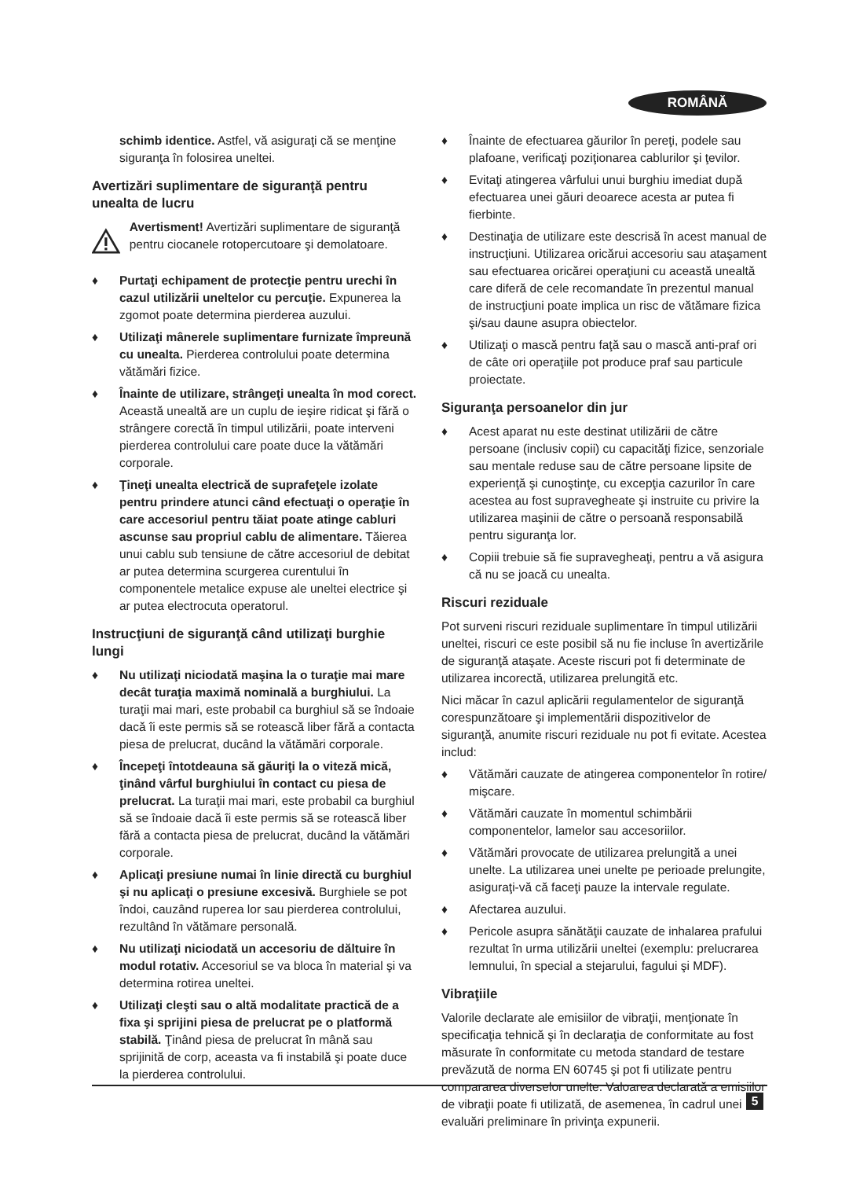ROMÂNĂ
schimb identice. Astfel, vă asiguraţi că se menţine siguranţa în folosirea uneltei.
Avertizări suplimentare de siguranţă pentru unealta de lucru
Avertisment! Avertizări suplimentare de siguranţă pentru ciocanele rotopercutoare şi demolatoare.
♦ Purtaţi echipament de protecţie pentru urechi în cazul utilizării uneltelor cu percuţie. Expunerea la zgomot poate determina pierderea auzului.
♦ Utilizaţi mânerele suplimentare furnizate împreună cu unealta. Pierderea controlului poate determina vătămări fizice.
♦ Înainte de utilizare, strângeţi unealta în mod corect. Această unealtă are un cuplu de ieşire ridicat şi fără o strângere corectă în timpul utilizării, poate interveni pierderea controlului care poate duce la vătămări corporale.
♦ Ţineţi unealta electrică de suprafeţele izolate pentru prindere atunci când efectuaţi o operaţie în care accesoriul pentru tăiat poate atinge cabluri ascunse sau propriul cablu de alimentare. Tăierea unui cablu sub tensiune de către accesoriul de debitat ar putea determina scurgerea curentului în componentele metalice expuse ale uneltei electrice şi ar putea electrocuta operatorul.
Instrucţiuni de siguranţă când utilizaţi burghie lungi
♦ Nu utilizaţi niciodată maşina la o turaţie mai mare decât turaţia maximă nominală a burghiului. La turaţii mai mari, este probabil ca burghiul să se îndoaie dacă îi este permis să se rotească liber fără a contacta piesa de prelucrat, ducând la vătămări corporale.
♦ Începeţi întotdeauna să găuriţi la o viteză mică, ţinând vârful burghiului în contact cu piesa de prelucrat. La turaţii mai mari, este probabil ca burghiul să se îndoaie dacă îi este permis să se rotească liber fără a contacta piesa de prelucrat, ducând la vătămări corporale.
♦ Aplicaţi presiune numai în linie directă cu burghiul şi nu aplicaţi o presiune excesivă. Burghiele se pot îndoi, cauzând ruperea lor sau pierderea controlului, rezultând în vătămare personală.
♦ Nu utilizaţi niciodată un accesoriu de dăltuire în modul rotativ. Accesoriul se va bloca în material şi va determina rotirea uneltei.
♦ Utilizaţi cleşti sau o altă modalitate practică de a fixa şi sprijini piesa de prelucrat pe o platformă stabilă. Ţinând piesa de prelucrat în mână sau sprijinită de corp, aceasta va fi instabilă şi poate duce la pierderea controlului.
♦ Înainte de efectuarea găurilor în pereţi, podele sau plafoane, verificaţi poziţionarea cablurilor şi ţevilor.
♦ Evitaţi atingerea vârfului unui burghiu imediat după efectuarea unei găuri deoarece acesta ar putea fi fierbinte.
♦ Destinaţia de utilizare este descrisă în acest manual de instrucţiuni. Utilizarea oricărui accesoriu sau ataşament sau efectuarea oricărei operaţiuni cu această unealtă care diferă de cele recomandate în prezentul manual de instrucţiuni poate implica un risc de vătămare fizica şi/sau daune asupra obiectelor.
♦ Utilizaţi o mască pentru faţă sau o mască anti-praf ori de câte ori operaţiile pot produce praf sau particule proiectate.
Siguranţa persoanelor din jur
♦ Acest aparat nu este destinat utilizării de către persoane (inclusiv copii) cu capacităţi fizice, senzoriale sau mentale reduse sau de către persoane lipsite de experienţă şi cunoştinţe, cu excepţia cazurilor în care acestea au fost supravegheate şi instruite cu privire la utilizarea maşinii de către o persoană responsabilă pentru siguranţa lor.
♦ Copiii trebuie să fie supravegheaţi, pentru a vă asigura că nu se joacă cu unealta.
Riscuri reziduale
Pot surveni riscuri reziduale suplimentare în timpul utilizării uneltei, riscuri ce este posibil să nu fie incluse în avertizările de siguranţă ataşate. Aceste riscuri pot fi determinate de utilizarea incorectă, utilizarea prelungită etc.
Nici măcar în cazul aplicării regulamentelor de siguranţă corespunzătoare şi implementării dispozitivelor de siguranţă, anumite riscuri reziduale nu pot fi evitate. Acestea includ:
♦ Vătămări cauzate de atingerea componentelor în rotire/ mişcare.
♦ Vătămări cauzate în momentul schimbării componentelor, lamelor sau accesoriilor.
♦ Vătămări provocate de utilizarea prelungită a unei unelte. La utilizarea unei unelte pe perioade prelungite, asiguraţi-vă că faceţi pauze la intervale regulate.
♦ Afectarea auzului.
♦ Pericole asupra sănătăţii cauzate de inhalarea prafului rezultat în urma utilizării uneltei (exemplu: prelucrarea lemnului, în special a stejarului, fagului şi MDF).
Vibraţiile
Valorile declarate ale emisiilor de vibraţii, menţionate în specificaţia tehnică şi în declaraţia de conformitate au fost măsurate în conformitate cu metoda standard de testare prevăzută de norma EN 60745 şi pot fi utilizate pentru compararea diverselor unelte. Valoarea declarată a emisiilor de vibraţii poate fi utilizată, de asemenea, în cadrul unei evaluări preliminare în privinţa expunerii.
5